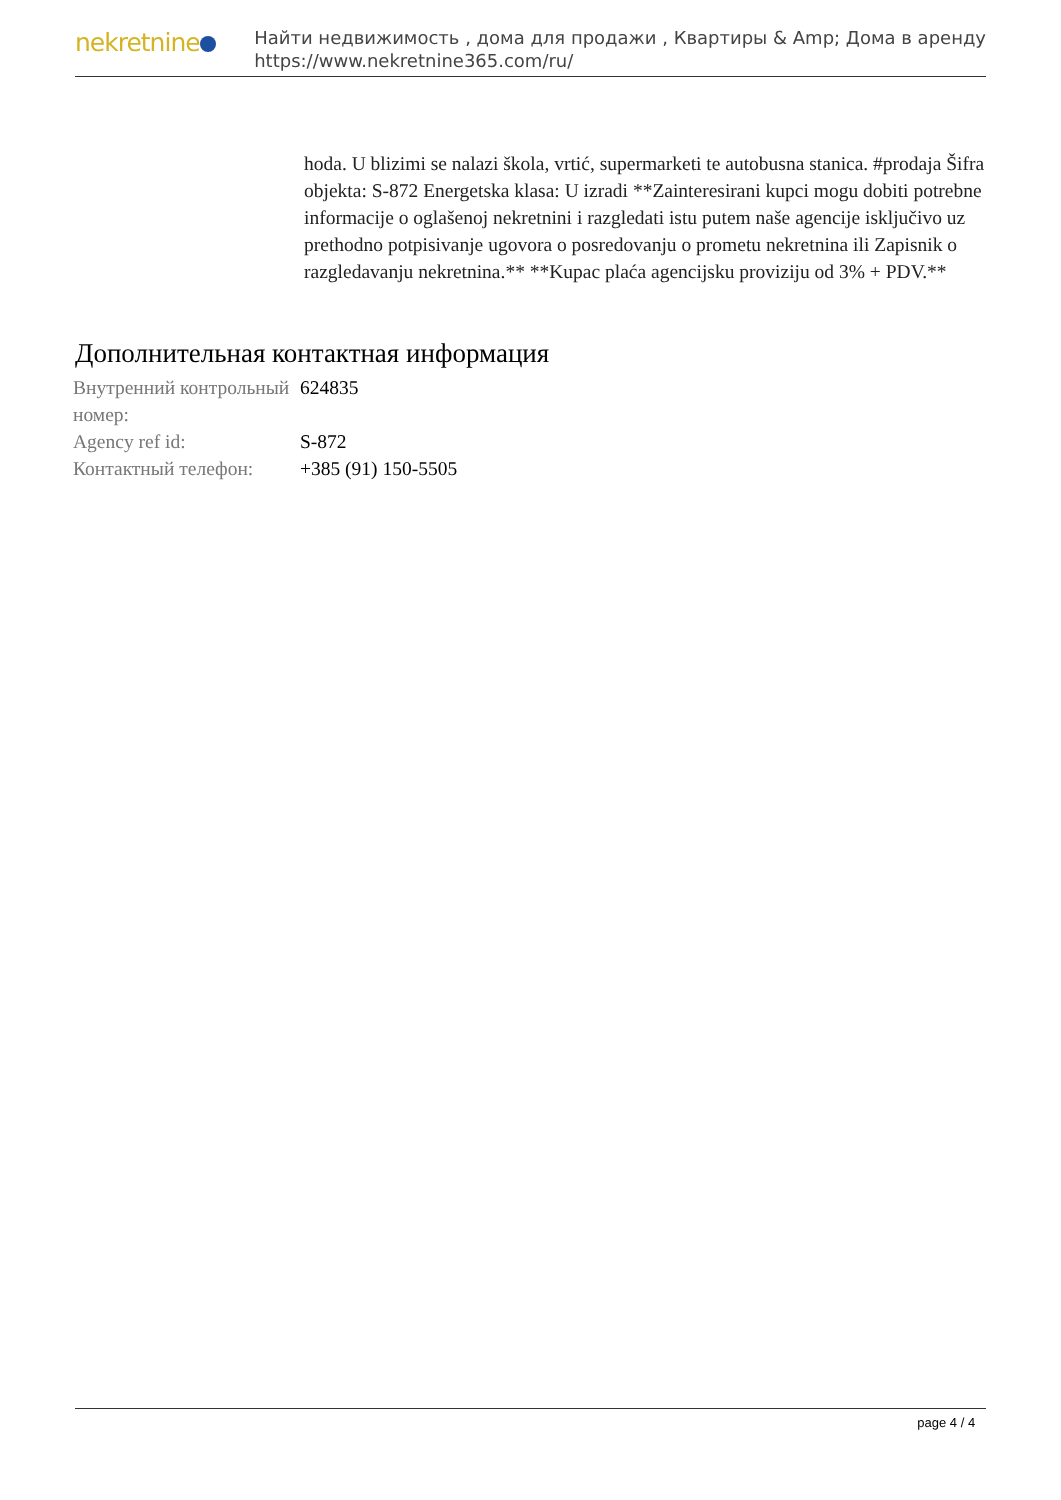nekretnine
Найти недвижимость , дома для продажи , Квартиры & Amp; Дома в аренду
https://www.nekretnine365.com/ru/
hoda. U blizimi se nalazi škola, vrtić, supermarketi te autobusna stanica. #prodaja Šifra objekta: S-872 Energetska klasa: U izradi **Zainteresirani kupci mogu dobiti potrebne informacije o oglašenoj nekretnini i razgledati istu putem naše agencije isključivo uz prethodno potpisivanje ugovora o posredovanju o prometu nekretnina ili Zapisnik o razgledavanju nekretnina.** **Kupac plaća agencijsku proviziju od 3% + PDV.**
Дополнительная контактная информация
| Внутренний контрольный номер: | 624835 |
| Agency ref id: | S-872 |
| Контактный телефон: | +385 (91) 150-5505 |
page 4 / 4